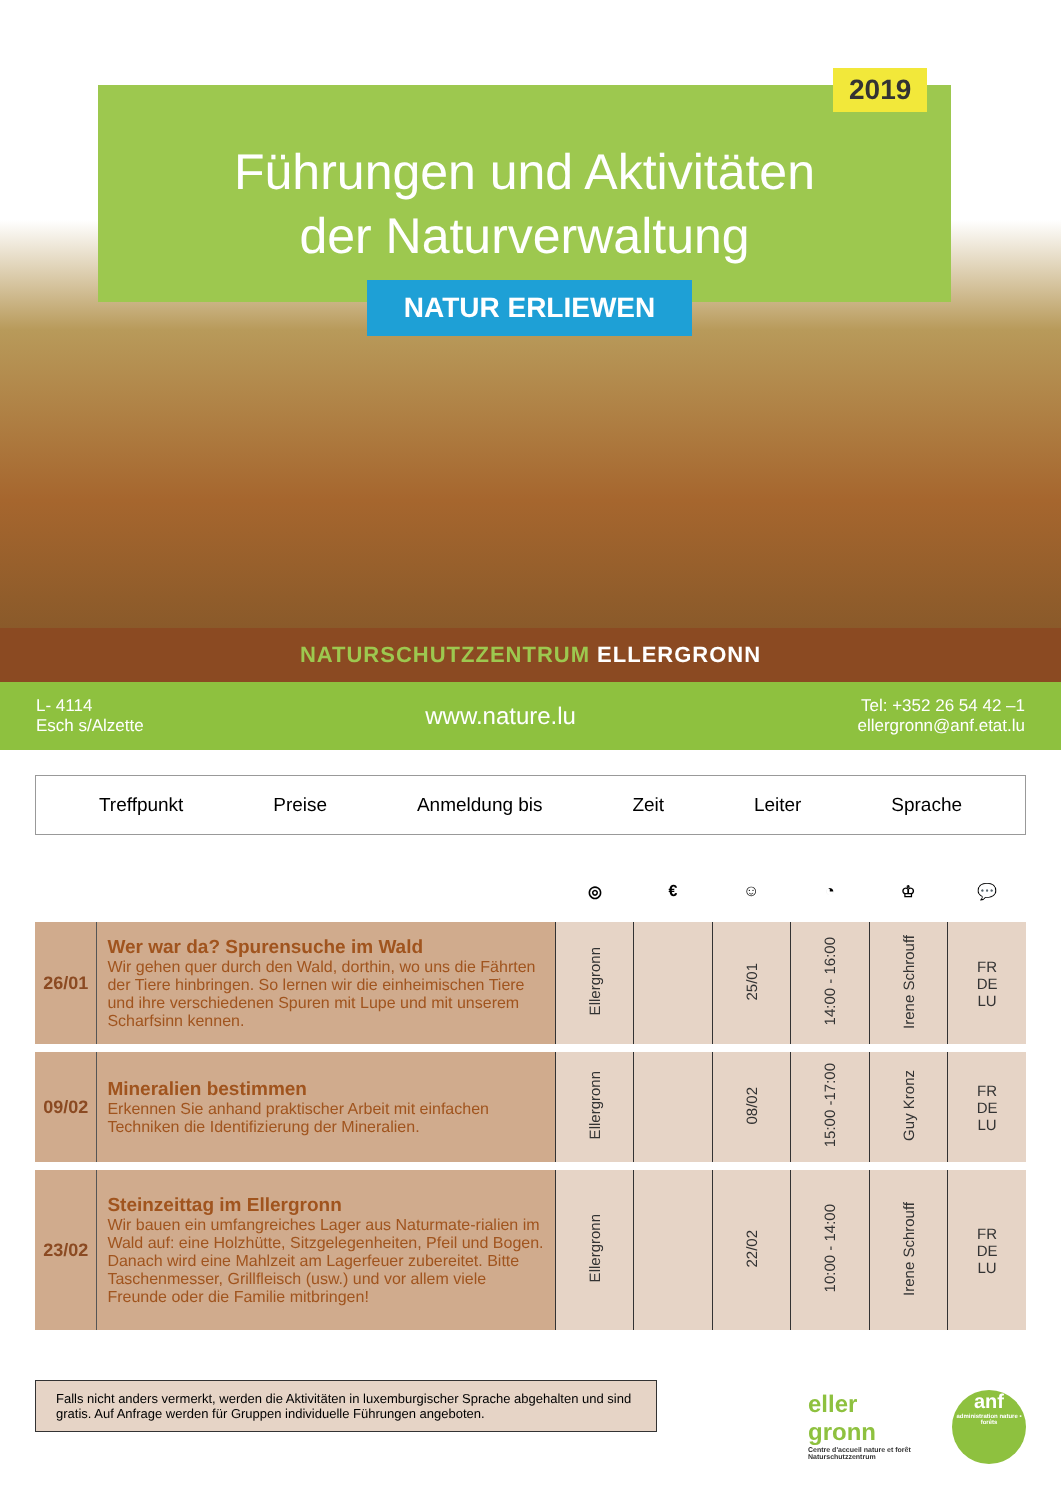Führungen und Aktivitäten
der Naturverwaltung
2019
NATUR ERLIEWEN
NATURSCHUTZZENTRUM ELLERGRONN
L- 4114
Esch s/Alzette
www.nature.lu
Tel: +352 26 54 42 –1
ellergronn@anf.etat.lu
Treffpunkt Preise Anmeldung bis Zeit Leiter Sprache
| | | ◎ | € | ☺ | ◔ | ♔ | 💬 |
| --- | --- | --- | --- | --- | --- | --- | --- |
| 26/01 | Wer war da? Spurensuche im Wald Wir gehen quer durch den Wald, dorthin, wo uns die Fährten der Tiere hinbringen. So lernen wir die einheimischen Tiere und ihre verschiedenen Spuren mit Lupe und mit unserem Scharfsinn kennen. | Ellergronn | | 25/01 | 14:00 - 16:00 | Irene Schrouff | FR DE LU |
| 09/02 | Mineralien bestimmen Erkennen Sie anhand praktischer Arbeit mit einfachen Techniken die Identifizierung der Mineralien. | Ellergronn | | 08/02 | 15:00 -17:00 | Guy Kronz | FR DE LU |
| 23/02 | Steinzeittag im Ellergronn Wir bauen ein umfangreiches Lager aus Naturmate-rialien im Wald auf: eine Holzhütte, Sitzgelegenheiten, Pfeil und Bogen. Danach wird eine Mahlzeit am Lagerfeuer zubereitet. Bitte Taschenmesser, Grillfleisch (usw.) und vor allem viele Freunde oder die Familie mitbringen! | Ellergronn | | 22/02 | 10:00 - 14:00 | Irene Schrouff | FR DE LU |
Falls nicht anders vermerkt, werden die Aktivitäten in luxemburgischer Sprache abgehalten und sind gratis. Auf Anfrage werden für Gruppen individuelle Führungen angeboten.
eller
gronn
Centre d'accueil nature et forêt
Naturschutzzentrum
anf
administration nature ▪ forêts